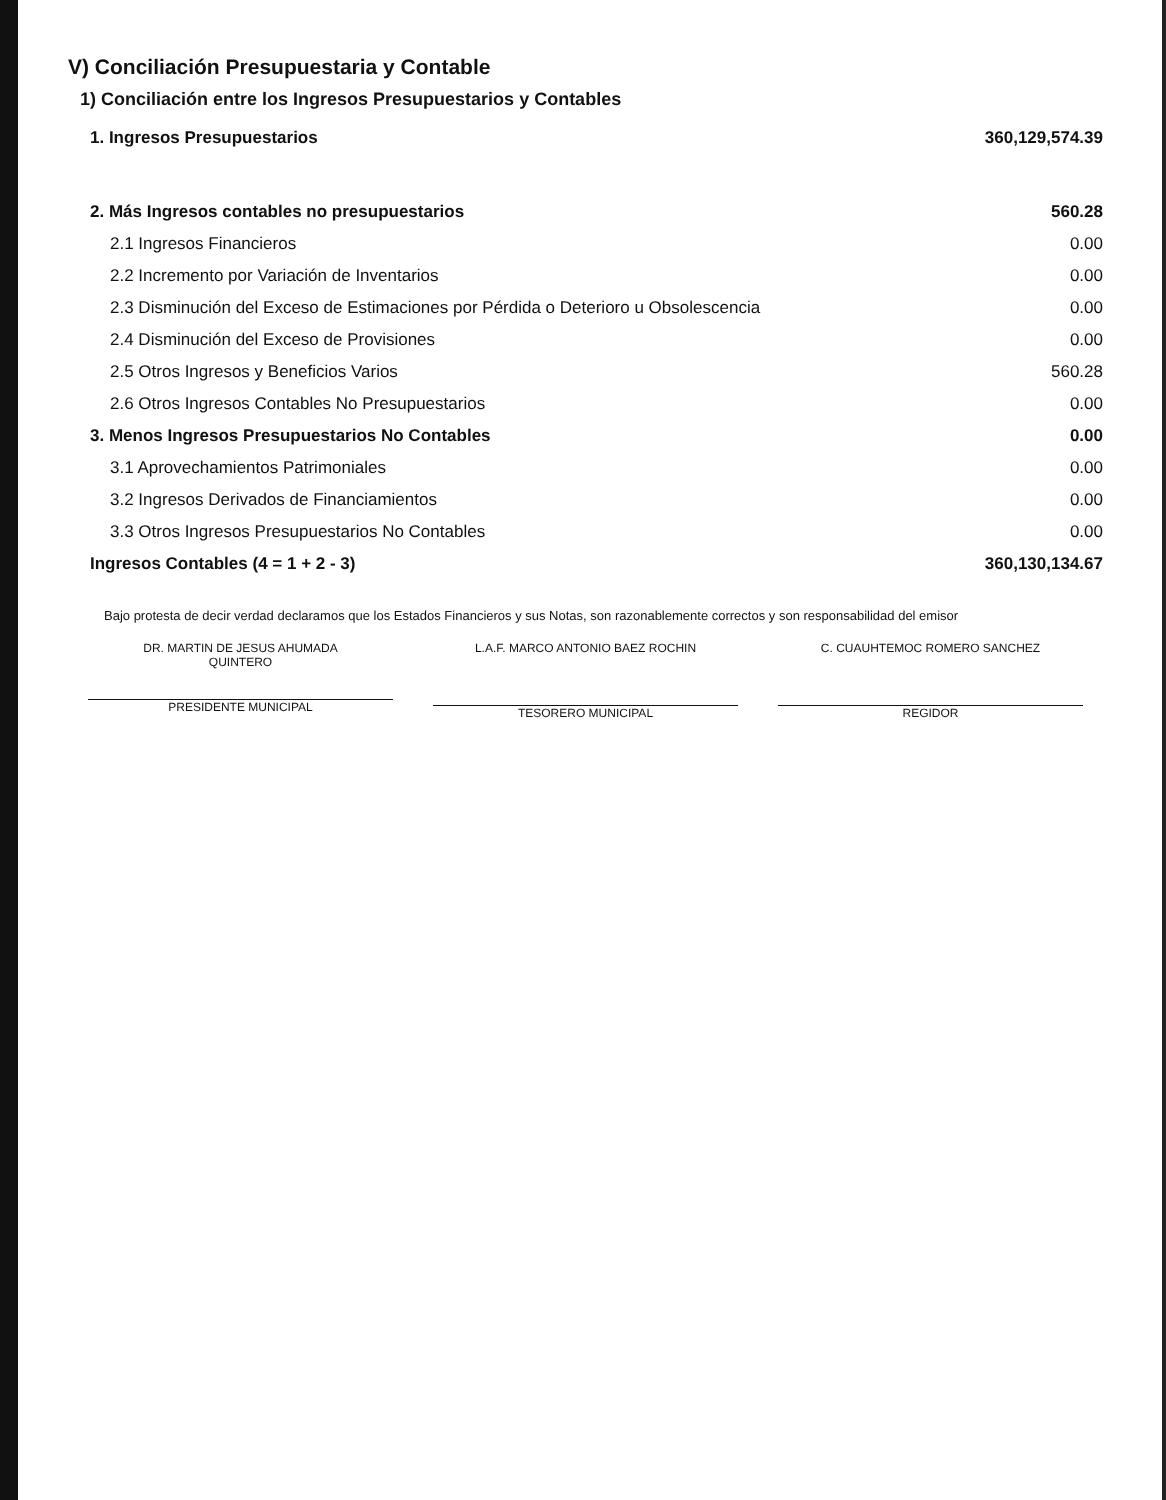V) Conciliación Presupuestaria y Contable
1) Conciliación entre los Ingresos Presupuestarios y Contables
| 1. Ingresos Presupuestarios | 360,129,574.39 |
| 2. Más Ingresos contables no presupuestarios | 560.28 |
| 2.1 Ingresos Financieros | 0.00 |
| 2.2 Incremento por Variación de Inventarios | 0.00 |
| 2.3 Disminución del Exceso de Estimaciones por Pérdida o Deterioro u Obsolescencia | 0.00 |
| 2.4 Disminución del Exceso de Provisiones | 0.00 |
| 2.5 Otros Ingresos y Beneficios Varios | 560.28 |
| 2.6 Otros Ingresos Contables No Presupuestarios | 0.00 |
| 3. Menos Ingresos Presupuestarios No Contables | 0.00 |
| 3.1 Aprovechamientos Patrimoniales | 0.00 |
| 3.2 Ingresos Derivados de Financiamientos | 0.00 |
| 3.3 Otros Ingresos Presupuestarios No Contables | 0.00 |
| Ingresos Contables (4 = 1 + 2 - 3) | 360,130,134.67 |
Bajo protesta de decir verdad declaramos que los Estados Financieros y sus Notas, son razonablemente correctos y son responsabilidad del emisor
DR. MARTIN DE JESUS AHUMADA
QUINTERO
PRESIDENTE MUNICIPAL
L.A.F. MARCO ANTONIO BAEZ ROCHIN
TESORERO MUNICIPAL
C. CUAUHTEMOC ROMERO SANCHEZ
REGIDOR